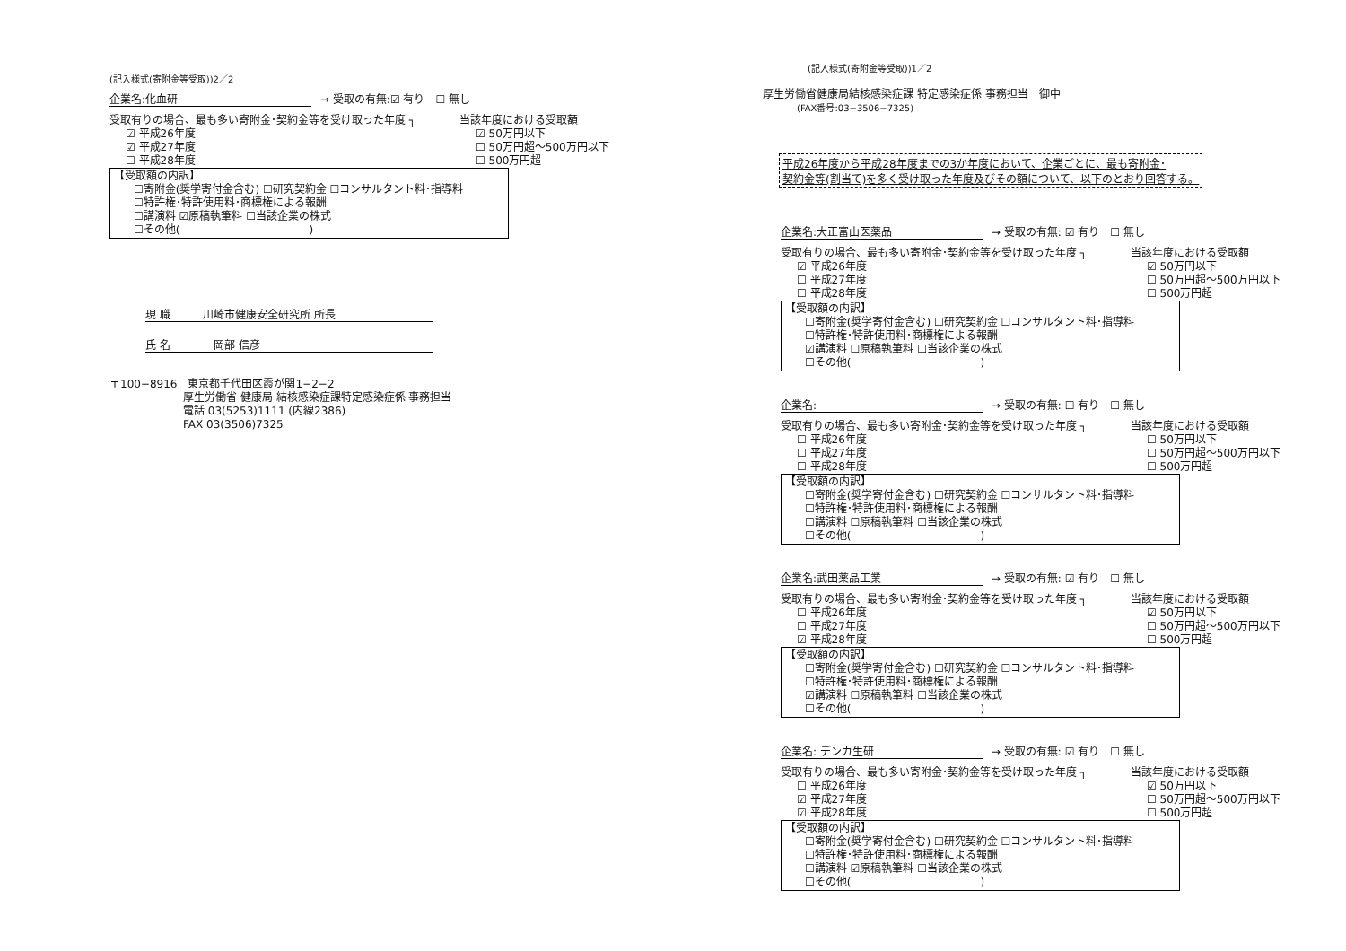(記入様式(寄附金等受取))2／2
企業名:化血研 → 受取の有無:☑ 有り　☐ 無し
受取有りの場合、最も多い寄附金･契約金等を受け取った年度 ┐ 当該年度における受取額
☑ 平成26年度 ☑ 50万円以下
☑ 平成27年度 ☐ 50万円超～500万円以下
☐ 平成28年度 ☐ 500万円超
【受取額の内訳】
☐寄附金(奨学寄付金含む) ☐研究契約金 ☐コンサルタント料･指導料
☐特許権･特許使用料･商標権による報酬
☐講演料 ☑原稿執筆料 ☐当該企業の株式
☐その他(　　　　　　　　　　　　)
現 職　　　川崎市健康安全研究所 所長
氏 名　　　　岡部 信彦
〒100−8916　東京都千代田区霞が関1−2−2
厚生労働省 健康局 結核感染症課特定感染症係 事務担当
電話 03(5253)1111 (内線2386)
FAX 03(3506)7325
(記入様式(寄附金等受取))1／2
厚生労働省健康局結核感染症課 特定感染症係 事務担当　御中
(FAX番号:03−3506−7325)
平成26年度から平成28年度までの3か年度において、企業ごとに、最も寄附金･
契約金等(割当て)を多く受け取った年度及びその額について、以下のとおり回答する。
企業名:大正富山医薬品 → 受取の有無: ☑ 有り　☐ 無し
受取有りの場合、最も多い寄附金･契約金等を受け取った年度 ┐ 当該年度における受取額
☑ 平成26年度 ☑ 50万円以下
☐ 平成27年度 ☐ 50万円超～500万円以下
☐ 平成28年度 ☐ 500万円超
【受取額の内訳】
☐寄附金(奨学寄付金含む) ☐研究契約金 ☐コンサルタント料･指導料
☐特許権･特許使用料･商標権による報酬
☑講演料 ☐原稿執筆料 ☐当該企業の株式
☐その他(　　　　　　　　　　　　)
企業名: → 受取の有無: ☐ 有り　☐ 無し
受取有りの場合、最も多い寄附金･契約金等を受け取った年度 ┐ 当該年度における受取額
☐ 平成26年度 ☐ 50万円以下
☐ 平成27年度 ☐ 50万円超～500万円以下
☐ 平成28年度 ☐ 500万円超
【受取額の内訳】
☐寄附金(奨学寄付金含む) ☐研究契約金 ☐コンサルタント料･指導料
☐特許権･特許使用料･商標権による報酬
☐講演料 ☐原稿執筆料 ☐当該企業の株式
☐その他(　　　　　　　　　　　　)
企業名:武田薬品工業 → 受取の有無: ☑ 有り　☐ 無し
受取有りの場合、最も多い寄附金･契約金等を受け取った年度 ┐ 当該年度における受取額
☐ 平成26年度 ☑ 50万円以下
☐ 平成27年度 ☐ 50万円超～500万円以下
☑ 平成28年度 ☐ 500万円超
【受取額の内訳】
☐寄附金(奨学寄付金含む) ☐研究契約金 ☐コンサルタント料･指導料
☐特許権･特許使用料･商標権による報酬
☑講演料 ☐原稿執筆料 ☐当該企業の株式
☐その他(　　　　　　　　　　　　)
企業名: デンカ生研 → 受取の有無: ☑ 有り　☐ 無し
受取有りの場合、最も多い寄附金･契約金等を受け取った年度 ┐ 当該年度における受取額
☐ 平成26年度 ☑ 50万円以下
☑ 平成27年度 ☐ 50万円超～500万円以下
☑ 平成28年度 ☐ 500万円超
【受取額の内訳】
☐寄附金(奨学寄付金含む) ☐研究契約金 ☐コンサルタント料･指導料
☐特許権･特許使用料･商標権による報酬
☐講演料 ☑原稿執筆料 ☐当該企業の株式
☐その他(　　　　　　　　　　　　)